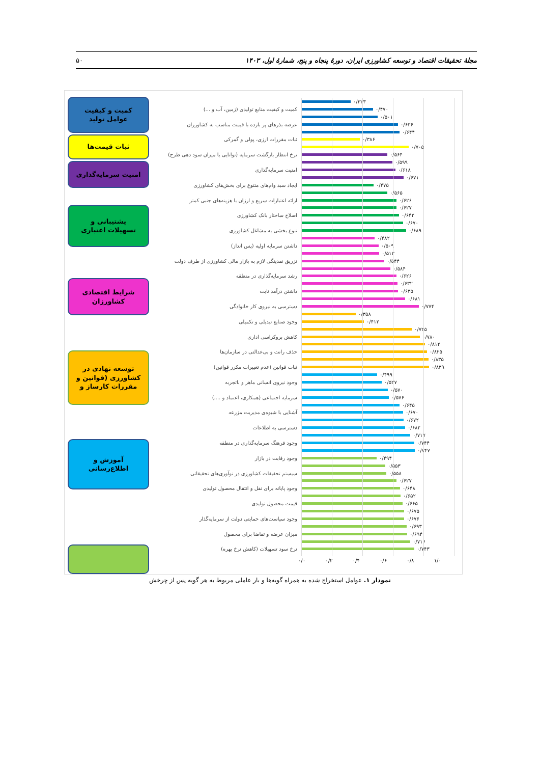مجلهٔ تحقیقات اقتصاد و توسعه کشاورزی ایران، دورهٔ پنجاه و پنج، شمارهٔ اول، ۱۴۰۳ ۵۰
کمیت و کیفیت
عوامل تولید
ثبات قیمت‌ها
امنیت سرمایه‌گذاری
پشتیبانی و
تسهیلات اعتباری
شرایط اقتصادی
کشاورزان
توسعه نهادی در
کشاورزی (قوانین و
مقررات کارساز و
آموزش و
اطلاع‌رسانی
۰/۳۲۳
کمیت و کیفیت منابع تولیدی (زمین، آب و ...)
۰/۴۷۰
۰/۵۰۱
عرضه بذرهای پر بازده با قیمت مناسب به کشاورزان
۰/۶۳۶
۰/۶۴۴
ثبات مقررات ارزی، پولی و گمرکی
۰/۳۸۶
۰/۷۰۵
نرخ انتظار بازگشت سرمایه (توانایی یا میزان سود دهی طرح)
۰/۵۶۴
۰/۵۹۹
امنیت سرمایه‌گذاری
۰/۶۱۸
۰/۶۷۱
ایجاد سبد وام‌های متنوع برای بخش‌های کشاورزی
۰/۴۷۵
۰/۵۶۵
ارائه اعتبارات سریع و ارزان با هزینه‌های جنبی کمتر
۰/۶۲۶
۰/۶۲۷
اصلاح ساختار بانک کشاورزی
۰/۶۴۲
۰/۶۷۰
تنوع بخشی به مشاغل کشاورزی
۰/۶۸۹
۰/۴۸۲
داشتن سرمایه اولیه (پس انداز)
۰/۵۰۹
۰/۵۱۳
تزریق نقدینگی لازم به بازار مالی کشاورزی از طرف دولت
۰/۵۴۴
۰/۵۸۴
رشد سرمایه‌گذاری در منطقه
۰/۶۲۶
۰/۶۳۲
داشتن درآمد ثابت
۰/۶۳۵
۰/۶۸۱
دسترسی به نیروی کار خانوادگی
۰/۷۷۴
۰/۳۵۸
وجود صنایع تبدیلی و تکمیلی
۰/۴۱۲
۰/۷۲۵
کاهش بروکراسی اداری
۰/۷۸۰
۰/۸۱۲
حذف رانت و بی‌عدالتی در سازمان‌ها
۰/۸۲۵
۰/۸۳۵
ثبات قوانین (عدم تغییرات مکرر قوانین)
۰/۸۳۹
۰/۴۹۹
وجود نیروی انسانی ماهر و باتجربه
۰/۵۲۷
۰/۵۷۰
سرمایه اجتماعی (همکاری، اعتماد و ....)
۰/۵۷۶
۰/۶۴۵
آشنایی با شیوه‌ی مدیریت مزرعه
۰/۶۷۰
۰/۶۷۲
دسترسی به اطلاعات
۰/۶۸۲
۰/۷۱۷
وجود فرهنگ سرمایه‌گذاری در منطقه
۰/۷۴۴
۰/۷۴۷
وجود رقابت در بازار
۰/۴۹۴
۰/۵۵۳
سیستم تحقیقات کشاورزی در نوآوری‌های تحقیقاتی
۰/۵۵۸
۰/۶۲۷
وجود پایانه برای نقل و انتقال محصول تولیدی
۰/۶۴۸
۰/۶۵۲
قیمت محصول تولیدی
۰/۶۶۵
۰/۶۷۵
وجود سیاست‌های حمایتی دولت از سرمایه‌گذار
۰/۶۷۶
۰/۶۹۳
میزان عرضه و تقاضا برای محصول
۰/۶۹۴
۰/۷۱۶
نرخ سود تسهیلات (کاهش نرخ بهره)
۰/۷۴۳
۰/۰ ۰/۲ ۰/۴ ۰/۶ ۰/۸ ۱/۰
نمودار ۱. عوامل استخراج شده به همراه گویه‌ها و بار عاملی مربوط به هر گویه پس از چرخش